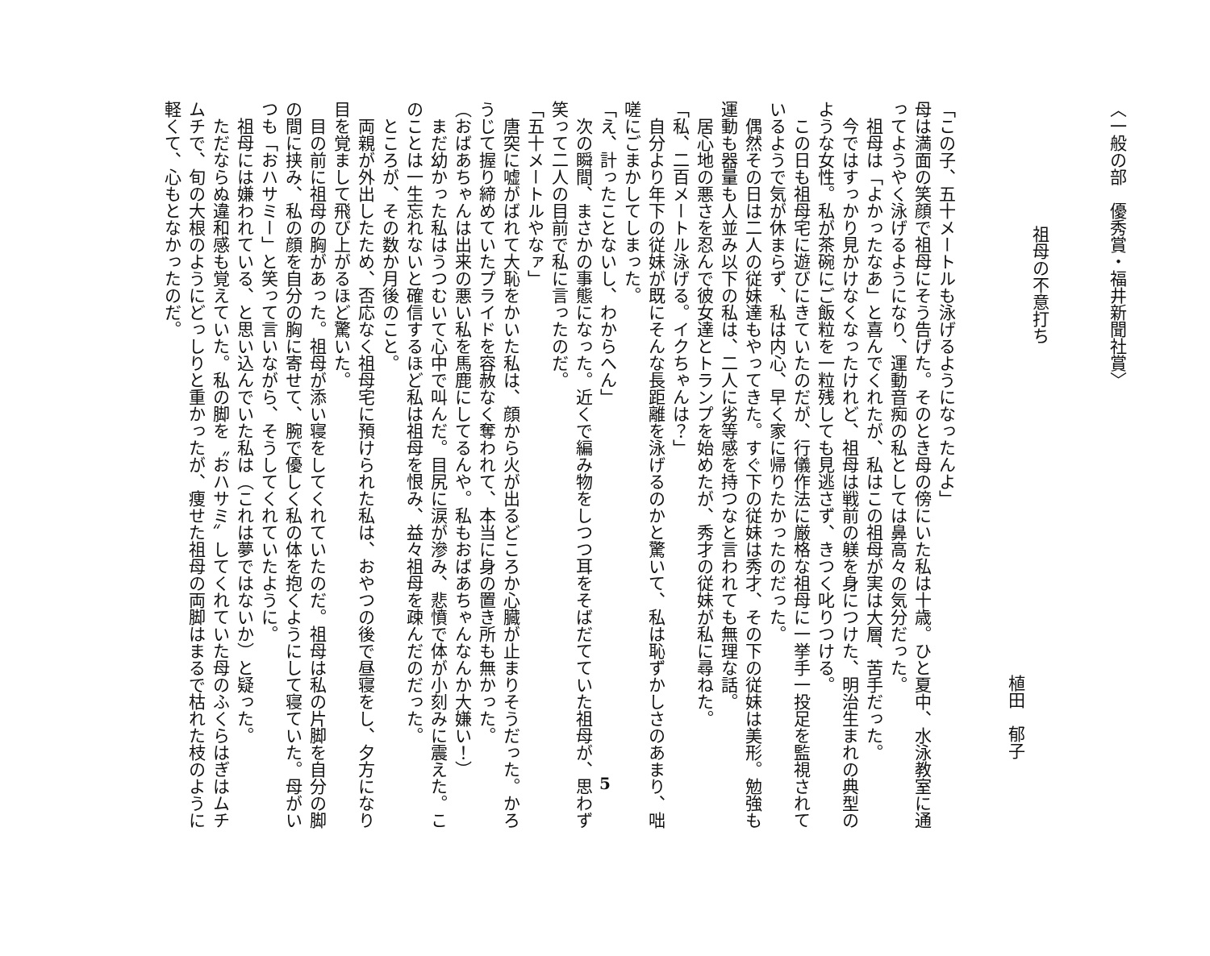〈一般の部　優秀賞・福井新聞社賞〉
祖母の不意打ち
植田　郁子
「この子、五十メートルも泳げるようになったんよ」
母は満面の笑顔で祖母にそう告げた。そのとき母の傍にいた私は十歳。ひと夏中、水泳教室に通
ってようやく泳げるようになり、運動音痴の私としては鼻高々の気分だった。
　祖母は「よかったなあ」と喜んでくれたが、私はこの祖母が実は大層、苦手だった。
　今ではすっかり見かけなくなったけれど、祖母は戦前の躾を身につけた、明治生まれの典型の
ような女性。私が茶碗にご飯粒を一粒残しても見逃さず、きつく叱りつける。
　この日も祖母宅に遊びにきていたのだが、行儀作法に厳格な祖母に一挙手一投足を監視されて
いるようで気が休まらず、私は内心、早く家に帰りたかったのだった。
　偶然その日は二人の従妹達もやってきた。すぐ下の従妹は秀才、その下の従妹は美形。勉強も
運動も器量も人並み以下の私は、二人に劣等感を持つなと言われても無理な話。
　居心地の悪さを忍んで彼女達とトランプを始めたが、秀才の従妹が私に尋ねた。
「私、二百メートル泳げる。イクちゃんは？」
　自分より年下の従妹が既にそんな長距離を泳げるのかと驚いて、私は恥ずかしさのあまり、咄
嗟にごまかしてしまった。
「え、計ったことないし、わからへん」
　次の瞬間、まさかの事態になった。近くで編み物をしつつ耳をそばだてていた祖母が、思わず
笑って二人の目前で私に言ったのだ。
「五十メートルやなァ」
　唐突に嘘がばれて大恥をかいた私は、顔から火が出るどころか心臓が止まりそうだった。かろ
うじて握り締めていたプライドを容赦なく奪われて、本当に身の置き所も無かった。
（おばあちゃんは出来の悪い私を馬鹿にしてるんや。私もおばあちゃんなんか大嫌い！）
　まだ幼かった私はうつむいて心中で叫んだ。目尻に涙が滲み、悲憤で体が小刻みに震えた。こ
のことは一生忘れないと確信するほど私は祖母を恨み、益々祖母を疎んだのだった。
　ところが、その数か月後のこと。
　両親が外出したため、否応なく祖母宅に預けられた私は、おやつの後で昼寝をし、夕方になり
目を覚まして飛び上がるほど驚いた。
　目の前に祖母の胸があった。祖母が添い寝をしてくれていたのだ。祖母は私の片脚を自分の脚
の間に挟み、私の顔を自分の胸に寄せて、腕で優しく私の体を抱くようにして寝ていた。母がい
つも「おハサミー」と笑って言いながら、そうしてくれていたように。
　祖母には嫌われている、と思い込んでいた私は（これは夢ではないか）と疑った。
　ただならぬ違和感も覚えていた。私の脚を〝おハサミ〟してくれていた母のふくらはぎはムチ
ムチで、旬の大根のようにどっしりと重かったが、痩せた祖母の両脚はまるで枯れた枝のように
軽くて、心もとなかったのだ。
5